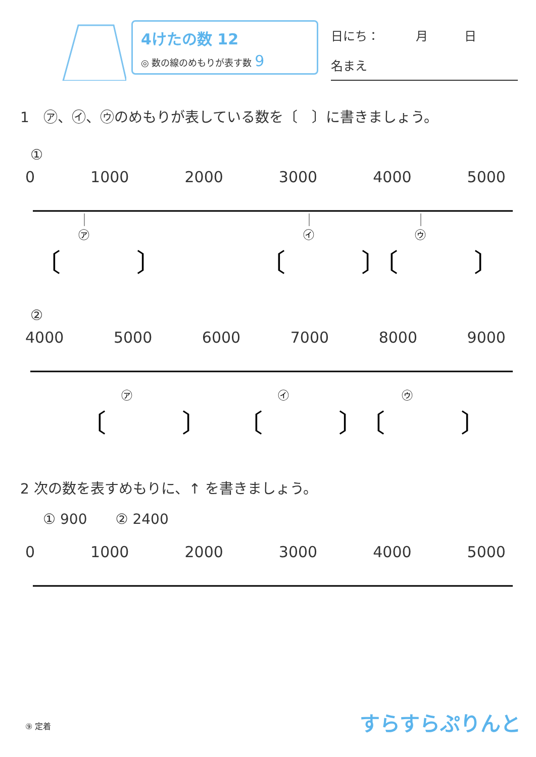4けたの数 12
◎ 数の線のめもりが表す数 9
日にち：　　　月　　　日
名まえ
1　㋐、㋑、㋒のめもりが表している数を〔　〕に書きましょう。
①
0 1000 2000 3000 4000 5000
㋐
㋑
㋒
〔　　　〕
〔　　　〕
〔　　　〕
②
4000 5000 6000 7000 8000 9000
㋐
㋑
㋒
〔　　　〕
〔　　　〕
〔　　　〕
2 次の数を表すめもりに、↑ を書きましょう。
① 900　　② 2400
0 1000 2000 3000 4000 5000
⑨ 定着 すらすらぷりんと